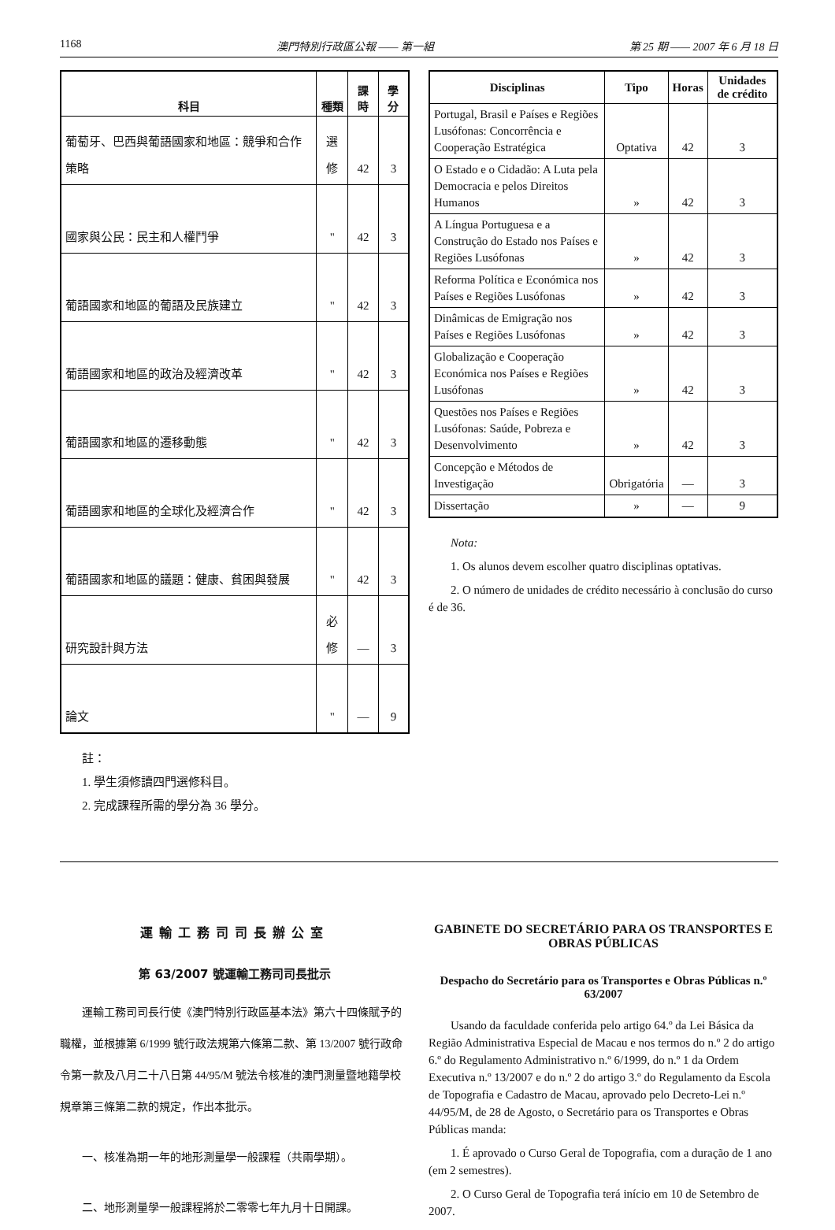1168 澳門特別行政區公報 —— 第一組 第 25 期 —— 2007 年 6 月 18 日
| 科目 | 種類 | 課時 | 學分 |
| --- | --- | --- | --- |
| 葡萄牙、巴西與葡語國家和地區：競爭和合作策略 | 選修 | 42 | 3 |
| 國家與公民：民主和人權鬥爭 | " | 42 | 3 |
| 葡語國家和地區的葡語及民族建立 | " | 42 | 3 |
| 葡語國家和地區的政治及經濟改革 | " | 42 | 3 |
| 葡語國家和地區的遷移動態 | " | 42 | 3 |
| 葡語國家和地區的全球化及經濟合作 | " | 42 | 3 |
| 葡語國家和地區的議題：健康、貧困與發展 | " | 42 | 3 |
| 研究設計與方法 | 必修 | — | 3 |
| 論文 | " | — | 9 |
註：
1. 學生須修讀四門選修科目。
2. 完成課程所需的學分為 36 學分。
| Disciplinas | Tipo | Horas | Unidades de crédito |
| --- | --- | --- | --- |
| Portugal, Brasil e Países e Regiões Lusófonas: Concorrência e Cooperação Estratégica | Optativa | 42 | 3 |
| O Estado e o Cidadão: A Luta pela Democracia e pelos Direitos Humanos | » | 42 | 3 |
| A Língua Portuguesa e a Construção do Estado nos Países e Regiões Lusófonas | » | 42 | 3 |
| Reforma Política e Económica nos Países e Regiões Lusófonas | » | 42 | 3 |
| Dinâmicas de Emigração nos Países e Regiões Lusófonas | » | 42 | 3 |
| Globalização e Cooperação Económica nos Países e Regiões Lusófonas | » | 42 | 3 |
| Questões nos Países e Regiões Lusófonas: Saúde, Pobreza e Desenvolvimento | » | 42 | 3 |
| Concepção e Métodos de Investigação | Obrigatória | — | 3 |
| Dissertação | » | — | 9 |
Nota:
1. Os alunos devem escolher quatro disciplinas optativas.
2. O número de unidades de crédito necessário à conclusão do curso é de 36.
運輸工務司司長辦公室
第 63/2007 號運輸工務司司長批示
運輸工務司司長行使《澳門特別行政區基本法》第六十四條賦予的職權，並根據第 6/1999 號行政法規第六條第二款、第 13/2007 號行政命令第一款及八月二十八日第 44/95/M 號法令核准的澳門測量暨地籍學校規章第三條第二款的規定，作出本批示。
一、核准為期一年的地形測量學一般課程（共兩學期）。
二、地形測量學一般課程將於二零零七年九月十日開課。
GABINETE DO SECRETÁRIO PARA OS TRANSPORTES E OBRAS PÚBLICAS
Despacho do Secretário para os Transportes e Obras Públicas n.º 63/2007
Usando da faculdade conferida pelo artigo 64.º da Lei Básica da Região Administrativa Especial de Macau e nos termos do n.º 2 do artigo 6.º do Regulamento Administrativo n.º 6/1999, do n.º 1 da Ordem Executiva n.º 13/2007 e do n.º 2 do artigo 3.º do Regulamento da Escola de Topografia e Cadastro de Macau, aprovado pelo Decreto-Lei n.º 44/95/M, de 28 de Agosto, o Secretário para os Transportes e Obras Públicas manda:
1. É aprovado o Curso Geral de Topografia, com a duração de 1 ano (em 2 semestres).
2. O Curso Geral de Topografia terá início em 10 de Setembro de 2007.